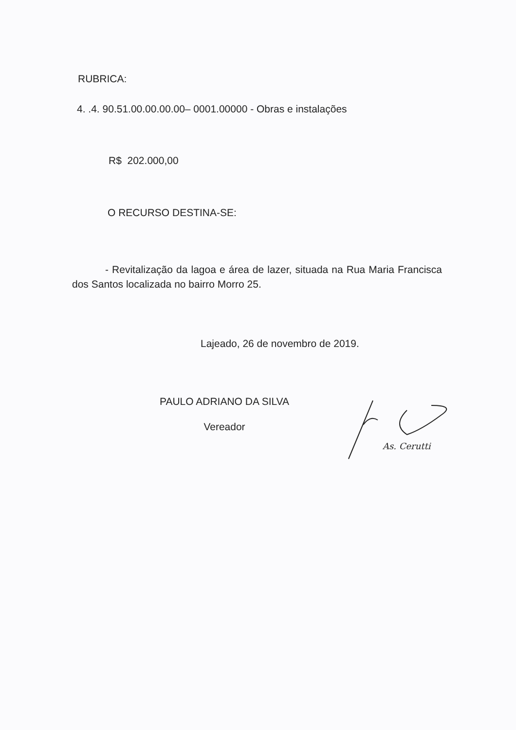RUBRICA:
4. .4. 90.51.00.00.00.00– 0001.00000 - Obras e instalações
R$ 202.000,00
O RECURSO DESTINA-SE:
- Revitalização da lagoa e área de lazer, situada na Rua Maria Francisca dos Santos localizada no bairro Morro 25.
Lajeado, 26 de novembro de 2019.
PAULO ADRIANO DA SILVA
Vereador
As. Cerutti